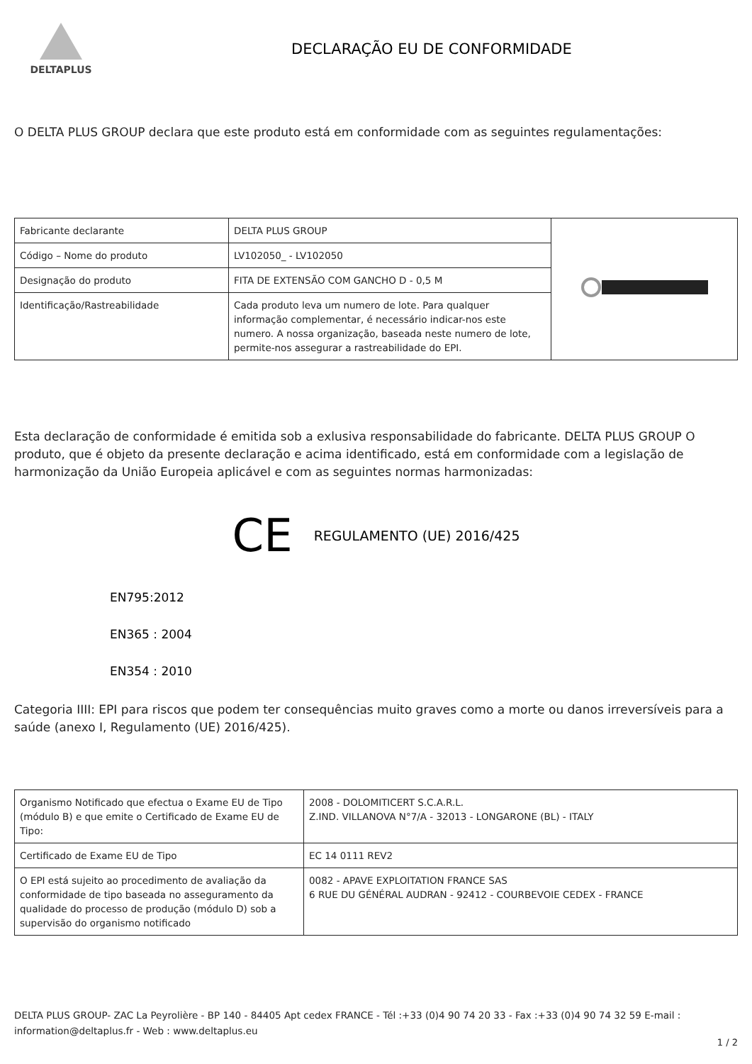DELTAPLUS
DECLARAÇÃO EU DE CONFORMIDADE
O DELTA PLUS GROUP declara que este produto está em conformidade com as seguintes regulamentações:
| Fabricante declarante | DELTA PLUS GROUP | |
| Código – Nome do produto | LV102050_ - LV102050 | |
| Designação do produto | FITA DE EXTENSÃO COM GANCHO D - 0,5 M | |
| Identificação/Rastreabilidade | Cada produto leva um numero de lote. Para qualquer informação complementar, é necessário indicar-nos este numero. A nossa organização, baseada neste numero de lote, permite-nos assegurar a rastreabilidade do EPI. | |
Esta declaração de conformidade é emitida sob a exlusiva responsabilidade do fabricante. DELTA PLUS GROUP O produto, que é objeto da presente declaração e acima identificado, está em conformidade com a legislação de harmonização da União Europeia aplicável e com as seguintes normas harmonizadas:
CE REGULAMENTO (UE) 2016/425
EN795:2012
EN365 : 2004
EN354 : 2010
Categoria IIII: EPI para riscos que podem ter consequências muito graves como a morte ou danos irreversíveis para a saúde (anexo I, Regulamento (UE) 2016/425).
| Organismo Notificado que efectua o Exame EU de Tipo (módulo B) e que emite o Certificado de Exame EU de Tipo: | 2008 - DOLOMITICERT S.C.A.R.L. Z.IND. VILLANOVA N°7/A - 32013 - LONGARONE (BL) - ITALY |
| Certificado de Exame EU de Tipo | EC 14 0111 REV2 |
| O EPI está sujeito ao procedimento de avaliação da conformidade de tipo baseada no asseguramento da qualidade do processo de produção (módulo D) sob a supervisão do organismo notificado | 0082 - APAVE EXPLOITATION FRANCE SAS 6 RUE DU GÉNÉRAL AUDRAN - 92412 - COURBEVOIE CEDEX - FRANCE |
DELTA PLUS GROUP- ZAC La Peyrolière - BP 140 - 84405 Apt cedex FRANCE - Tél :+33 (0)4 90 74 20 33 - Fax :+33 (0)4 90 74 32 59 E-mail : information@deltaplus.fr - Web : www.deltaplus.eu
1 / 2